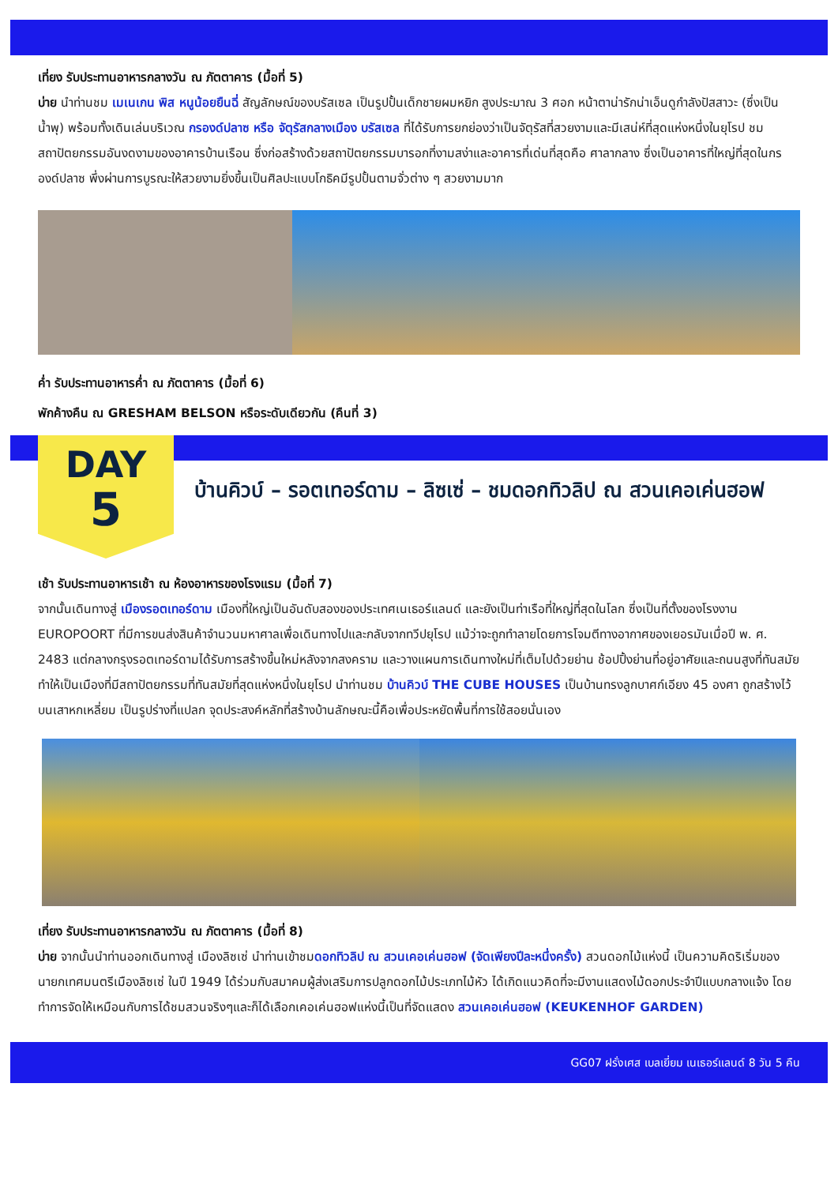เที่ยง รับประทานอาหารกลางวัน ณ ภัตตาคาร (มื้อที่ 5)
บ่าย นำท่านชม เมเนเกน พิส หนูน้อยยืนฉี่ สัญลักษณ์ของบรัสเซล เป็นรูปปั้นเด็กชายผมหยิก สูงประมาณ 3 ศอก หน้าตาน่ารักน่าเอ็นดูกำลังปัสสาวะ (ซึ่งเป็นน้ำพุ) พร้อมทั้งเดินเล่นบริเวณ กรองด์ปลาซ หรือ จัตุรัสกลางเมือง บรัสเซล ที่ได้รับการยกย่องว่าเป็นจัตุรัสที่สวยงามและมีเสน่ห์ที่สุดแห่งหนึ่งในยุโรป ชมสถาปัตยกรรมอันงดงามของอาคารบ้านเรือน ซึ่งก่อสร้างด้วยสถาปัตยกรรมบารอกที่งามสง่าและอาคารที่เด่นที่สุดคือ ศาลากลาง ซึ่งเป็นอาคารที่ใหญ่ที่สุดในกรองด์ปลาซ พึ่งผ่านการบูรณะให้สวยงามยิ่งขึ้นเป็นศิลปะแบบโกธิคมีรูปปั้นตามจั่วต่าง ๆ สวยงามมาก
ค่ำ รับประทานอาหารค่ำ ณ ภัตตาคาร (มื้อที่ 6)
พักค้างคืน ณ GRESHAM BELSON หรือระดับเดียวกัน (คืนที่ 3)
DAY
5
บ้านคิวบ์ – รอตเทอร์ดาม – ลิซเซ่ – ชมดอกทิวลิป ณ สวนเคอเค่นฮอฟ
เช้า รับประทานอาหารเช้า ณ ห้องอาหารของโรงแรม (มื้อที่ 7)
จากนั้นเดินทางสู่ เมืองรอตเทอร์ดาม เมืองที่ใหญ่เป็นอันดับสองของประเทศเนเธอร์แลนด์ และยังเป็นท่าเรือที่ใหญ่ที่สุดในโลก ซึ่งเป็นที่ตั้งของโรงงาน EUROPOORT ที่มีการขนส่งสินค้าจำนวนมหาศาลเพื่อเดินทางไปและกลับจากทวีปยุโรป แม้ว่าจะถูกทำลายโดยการโจมตีทางอากาศของเยอรมันเมื่อปี พ. ศ. 2483 แต่กลางกรุงรอตเทอร์ดามได้รับการสร้างขึ้นใหม่หลังจากสงคราม และวางแผนการเดินทางใหม่ที่เต็มไปด้วยย่าน ช้อปปิ้งย่านที่อยู่อาศัยและถนนสูงที่ทันสมัยทำให้เป็นเมืองที่มีสถาปัตยกรรมที่ทันสมัยที่สุดแห่งหนึ่งในยุโรป นำท่านชม บ้านคิวบ์ THE CUBE HOUSES เป็นบ้านทรงลูกบาศก์เอียง 45 องศา ถูกสร้างไว้บนเสาหกเหลี่ยม เป็นรูปร่างที่แปลก จุดประสงค์หลักที่สร้างบ้านลักษณะนี้คือเพื่อประหยัดพื้นที่การใช้สอยนั่นเอง
เที่ยง รับประทานอาหารกลางวัน ณ ภัตตาคาร (มื้อที่ 8)
บ่าย จากนั้นนำท่านออกเดินทางสู่ เมืองลิซเซ่ นำท่านเข้าชมดอกทิวลิป ณ สวนเคอเค่นฮอฟ (จัดเพียงปีละหนึ่งครั้ง) สวนดอกไม้แห่งนี้ เป็นความคิดริเริ่มของนายกเทศมนตรีเมืองลิซเซ่ ในปี 1949 ได้ร่วมกับสมาคมผู้ส่งเสริมการปลูกดอกไม้ประเภทไม้หัว ได้เกิดแนวคิดที่จะมีงานแสดงไม้ดอกประจำปีแบบกลางแจ้ง โดยทำการจัดให้เหมือนกับการได้ชมสวนจริงๆและก็ได้เลือกเคอเค่นฮอฟแห่งนี้เป็นที่จัดแสดง สวนเคอเค่นฮอฟ (KEUKENHOF GARDEN)
GG07 ฝรั่งเศส เบลเยี่ยม เนเธอร์แลนด์ 8 วัน 5 คืน